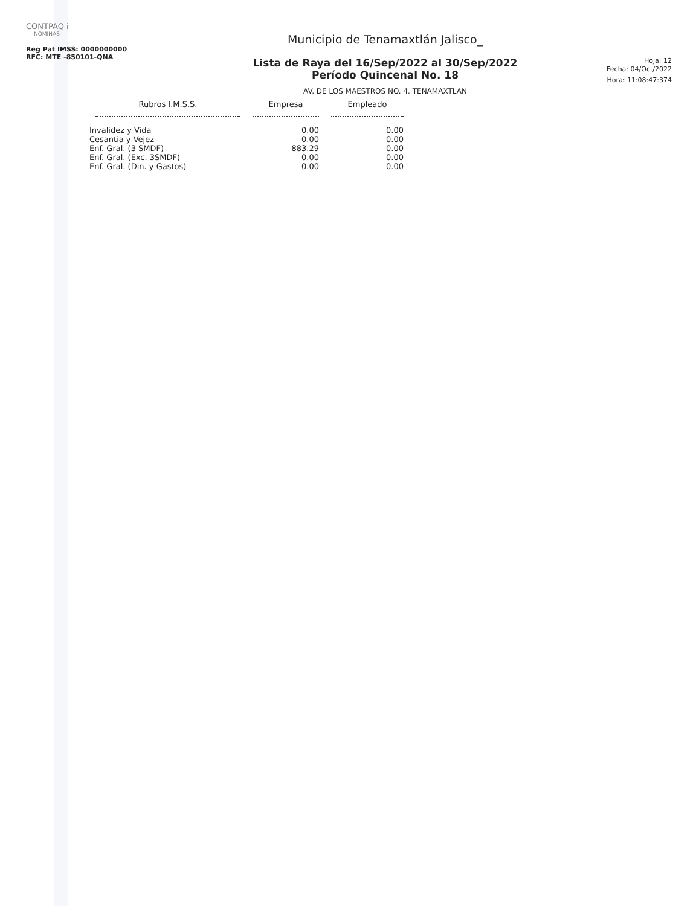CONTPAQ i
NOMINAS
Reg Pat IMSS: 0000000000
RFC: MTE -850101-QNA
Municipio de Tenamaxtlán Jalisco_
Lista de Raya del 16/Sep/2022 al 30/Sep/2022
Período Quincenal No. 18
AV. DE LOS MAESTROS NO. 4. TENAMAXTLAN
Hoja: 12
Fecha: 04/Oct/2022
Hora: 11:08:47:374
| Rubros I.M.S.S. | Empresa | Empleado |
| --- | --- | --- |
| Invalidez y Vida | 0.00 | 0.00 |
| Cesantia y Vejez | 0.00 | 0.00 |
| Enf. Gral. (3 SMDF) | 883.29 | 0.00 |
| Enf. Gral. (Exc. 3SMDF) | 0.00 | 0.00 |
| Enf. Gral. (Din. y Gastos) | 0.00 | 0.00 |